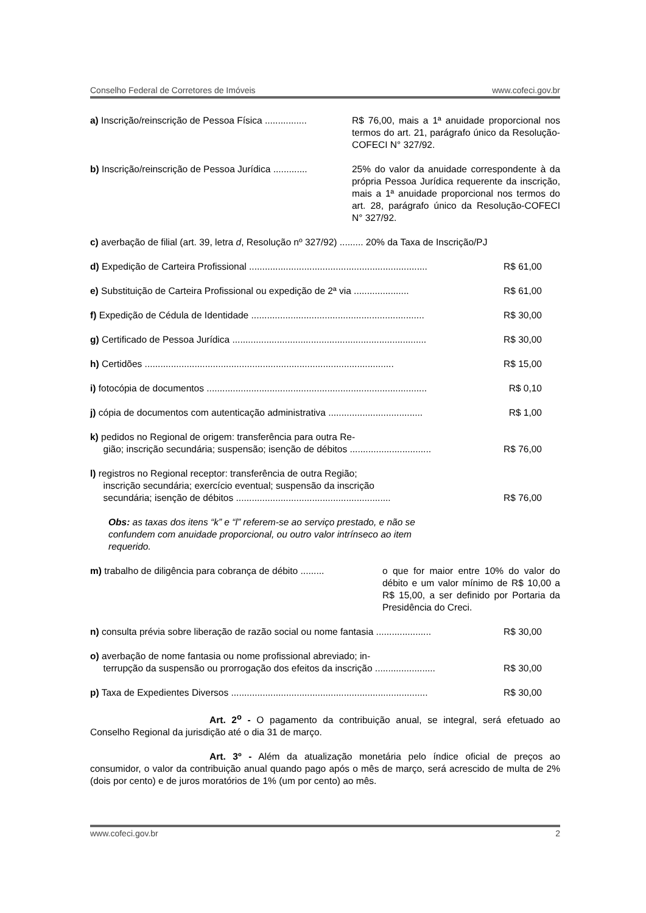Conselho Federal de Corretores de Imóveis www.cofeci.gov.br
a) Inscrição/reinscrição de Pessoa Física ................ R$ 76,00, mais a 1ª anuidade proporcional nos termos do art. 21, parágrafo único da Resolução-COFECI N° 327/92.
b) Inscrição/reinscrição de Pessoa Jurídica ............. 25% do valor da anuidade correspondente à da própria Pessoa Jurídica requerente da inscrição, mais a 1ª anuidade proporcional nos termos do art. 28, parágrafo único da Resolução-COFECI N° 327/92.
c) averbação de filial (art. 39, letra d, Resolução nº 327/92) ......... 20% da Taxa de Inscrição/PJ
d) Expedição de Carteira Profissional .................................................................... R$ 61,00
e) Substituição de Carteira Profissional ou expedição de 2ª via ..................... R$ 61,00
f) Expedição de Cédula de Identidade .................................................................. R$ 30,00
g) Certificado de Pessoa Jurídica .......................................................................... R$ 30,00
h) Certidões ............................................................................................... R$ 15,00
i) fotocópia de documentos .................................................................................... R$ 0,10
j) cópia de documentos com autenticação administrativa .................................... R$ 1,00
k) pedidos no Regional de origem: transferência para outra Re-
gião; inscrição secundária; suspensão; isenção de débitos ............................... R$ 76,00
l) registros no Regional receptor: transferência de outra Região;
inscrição secundária; exercício eventual; suspensão da inscrição
secundária; isenção de débitos ........................................................... R$ 76,00
Obs: as taxas dos itens “k” e “l” referem-se ao serviço prestado, e não se confundem com anuidade proporcional, ou outro valor intrínseco ao item requerido.
m) trabalho de diligência para cobrança de débito ......... o que for maior entre 10% do valor do débito e um valor mínimo de R$ 10,00 a R$ 15,00, a ser definido por Portaria da Presidência do Creci.
n) consulta prévia sobre liberação de razão social ou nome fantasia ..................... R$ 30,00
o) averbação de nome fantasia ou nome profissional abreviado; in-
terrupção da suspensão ou prorrogação dos efeitos da inscrição ....................... R$ 30,00
p) Taxa de Expedientes Diversos ........................................................................... R$ 30,00
Art. 2<sup>o</sup> - O pagamento da contribuição anual, se integral, será efetuado ao Conselho Regional da jurisdição até o dia 31 de março.
Art. 3º - Além da atualização monetária pelo índice oficial de preços ao consumidor, o valor da contribuição anual quando pago após o mês de março, será acrescido de multa de 2% (dois por cento) e de juros moratórios de 1% (um por cento) ao mês.
www.cofeci.gov.br 2